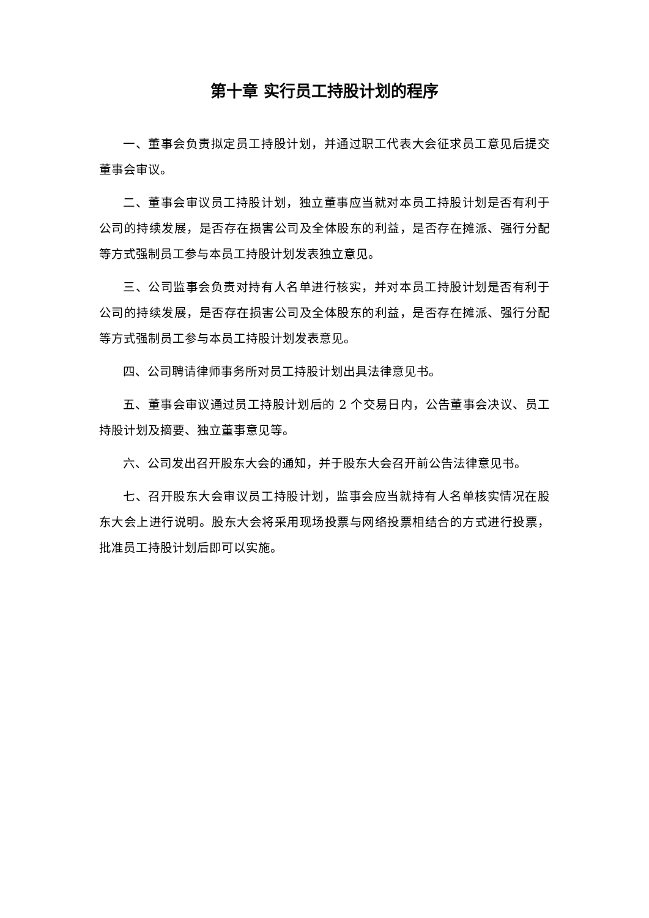第十章 实行员工持股计划的程序
一、董事会负责拟定员工持股计划，并通过职工代表大会征求员工意见后提交董事会审议。
二、董事会审议员工持股计划，独立董事应当就对本员工持股计划是否有利于公司的持续发展，是否存在损害公司及全体股东的利益，是否存在摊派、强行分配等方式强制员工参与本员工持股计划发表独立意见。
三、公司监事会负责对持有人名单进行核实，并对本员工持股计划是否有利于公司的持续发展，是否存在损害公司及全体股东的利益，是否存在摊派、强行分配等方式强制员工参与本员工持股计划发表意见。
四、公司聘请律师事务所对员工持股计划出具法律意见书。
五、董事会审议通过员工持股计划后的 2 个交易日内，公告董事会决议、员工持股计划及摘要、独立董事意见等。
六、公司发出召开股东大会的通知，并于股东大会召开前公告法律意见书。
七、召开股东大会审议员工持股计划，监事会应当就持有人名单核实情况在股东大会上进行说明。股东大会将采用现场投票与网络投票相结合的方式进行投票，批准员工持股计划后即可以实施。